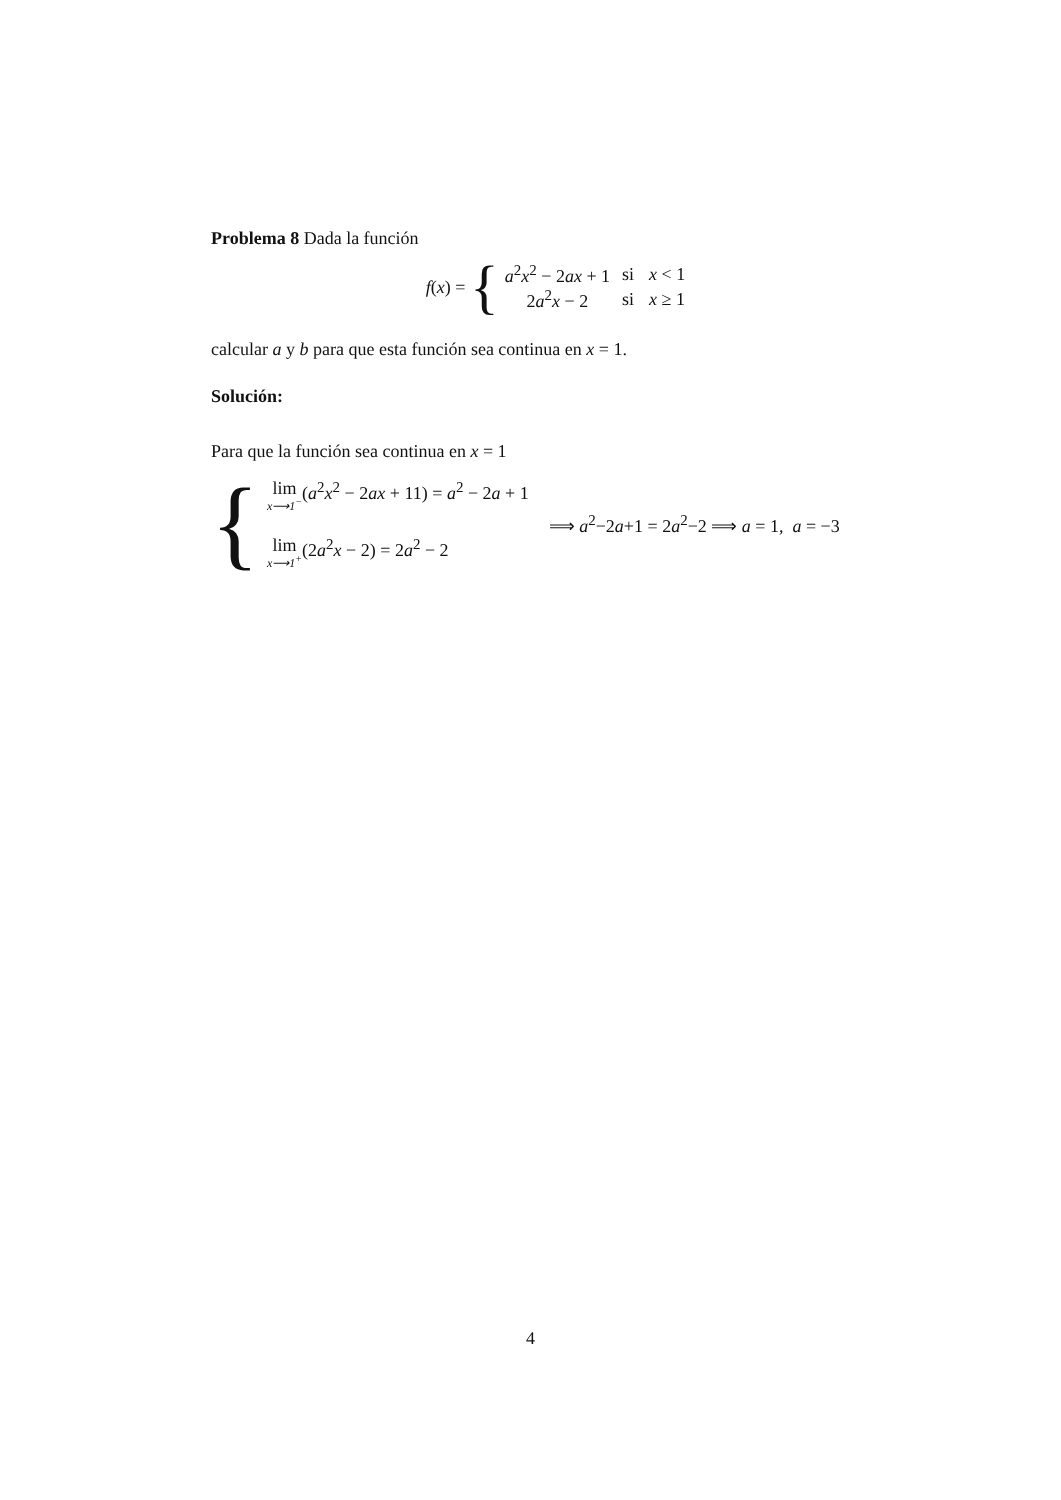Problema 8 Dada la función
f(x) = {
| a<sup>2</sup> x<sup>2</sup> − 2 ax + 1 | si | x < 1 |
| 2 a<sup>2</sup> x − 2 | si | x ≥ 1 |
calcular a y b para que esta función sea continua en x = 1.
Solución:
Para que la función sea continua en x = 1
{
lim x⟶1<sup>−</sup>(a<sup>2</sup>x<sup>2</sup> − 2ax + 11) = a<sup>2</sup> − 2a + 1
lim x⟶1<sup>+</sup>(2a<sup>2</sup>x − 2) = 2a<sup>2</sup> − 2
⟹ a<sup>2</sup>−2a+1 = 2a<sup>2</sup>−2 ⟹ a = 1, a = −3
4